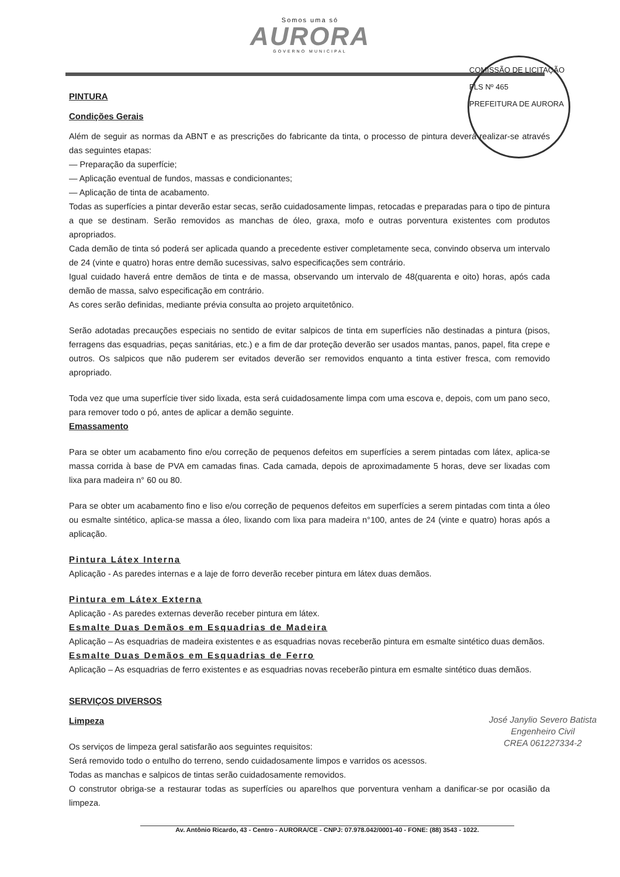Somos uma só
AURORA
GOVERNO MUNICIPAL
COMISSÃO DE LICITAÇÃO
FLS Nº 465
PREFEITURA DE AURORA
PINTURA
Condições Gerais
Além de seguir as normas da ABNT e as prescrições do fabricante da tinta, o processo de pintura deverá realizar-se através das seguintes etapas:
— Preparação da superfície;
— Aplicação eventual de fundos, massas e condicionantes;
— Aplicação de tinta de acabamento.
Todas as superfícies a pintar deverão estar secas, serão cuidadosamente limpas, retocadas e preparadas para o tipo de pintura a que se destinam. Serão removidos as manchas de óleo, graxa, mofo e outras porventura existentes com produtos apropriados.
Cada demão de tinta só poderá ser aplicada quando a precedente estiver completamente seca, convindo observa um intervalo de 24 (vinte e quatro) horas entre demão sucessivas, salvo especificações sem contrário.
Igual cuidado haverá entre demãos de tinta e de massa, observando um intervalo de 48(quarenta e oito) horas, após cada demão de massa, salvo especificação em contrário.
As cores serão definidas, mediante prévia consulta ao projeto arquitetônico.
Serão adotadas precauções especiais no sentido de evitar salpicos de tinta em superfícies não destinadas a pintura (pisos, ferragens das esquadrias, peças sanitárias, etc.) e a fim de dar proteção deverão ser usados mantas, panos, papel, fita crepe e outros. Os salpicos que não puderem ser evitados deverão ser removidos enquanto a tinta estiver fresca, com removido apropriado.
Toda vez que uma superfície tiver sido lixada, esta será cuidadosamente limpa com uma escova e, depois, com um pano seco, para remover todo o pó, antes de aplicar a demão seguinte.
Emassamento
Para se obter um acabamento fino e/ou correção de pequenos defeitos em superfícies a serem pintadas com látex, aplica-se massa corrida à base de PVA em camadas finas. Cada camada, depois de aproximadamente 5 horas, deve ser lixadas com lixa para madeira n° 60 ou 80.
Para se obter um acabamento fino e liso e/ou correção de pequenos defeitos em superfícies a serem pintadas com tinta a óleo ou esmalte sintético, aplica-se massa a óleo, lixando com lixa para madeira n°100, antes de 24 (vinte e quatro) horas após a aplicação.
Pintura Látex Interna
Aplicação - As paredes internas e a laje de forro deverão receber pintura em látex duas demãos.
Pintura em Látex Externa
Aplicação - As paredes externas deverão receber pintura em látex.
Esmalte Duas Demãos em Esquadrias de Madeira
Aplicação – As esquadrias de madeira existentes e as esquadrias novas receberão pintura em esmalte sintético duas demãos.
Esmalte Duas Demãos em Esquadrias de Ferro
Aplicação – As esquadrias de ferro existentes e as esquadrias novas receberão pintura em esmalte sintético duas demãos.
SERVIÇOS DIVERSOS
José Janylio Severo Batista
Engenheiro Civil
CREA 061227334-2
Limpeza
Os serviços de limpeza geral satisfarão aos seguintes requisitos:
Será removido todo o entulho do terreno, sendo cuidadosamente limpos e varridos os acessos.
Todas as manchas e salpicos de tintas serão cuidadosamente removidos.
O construtor obriga-se a restaurar todas as superfícies ou aparelhos que porventura venham a danificar-se por ocasião da limpeza.
Av. Antônio Ricardo, 43 - Centro - AURORA/CE - CNPJ: 07.978.042/0001-40 - FONE: (88) 3543 - 1022.